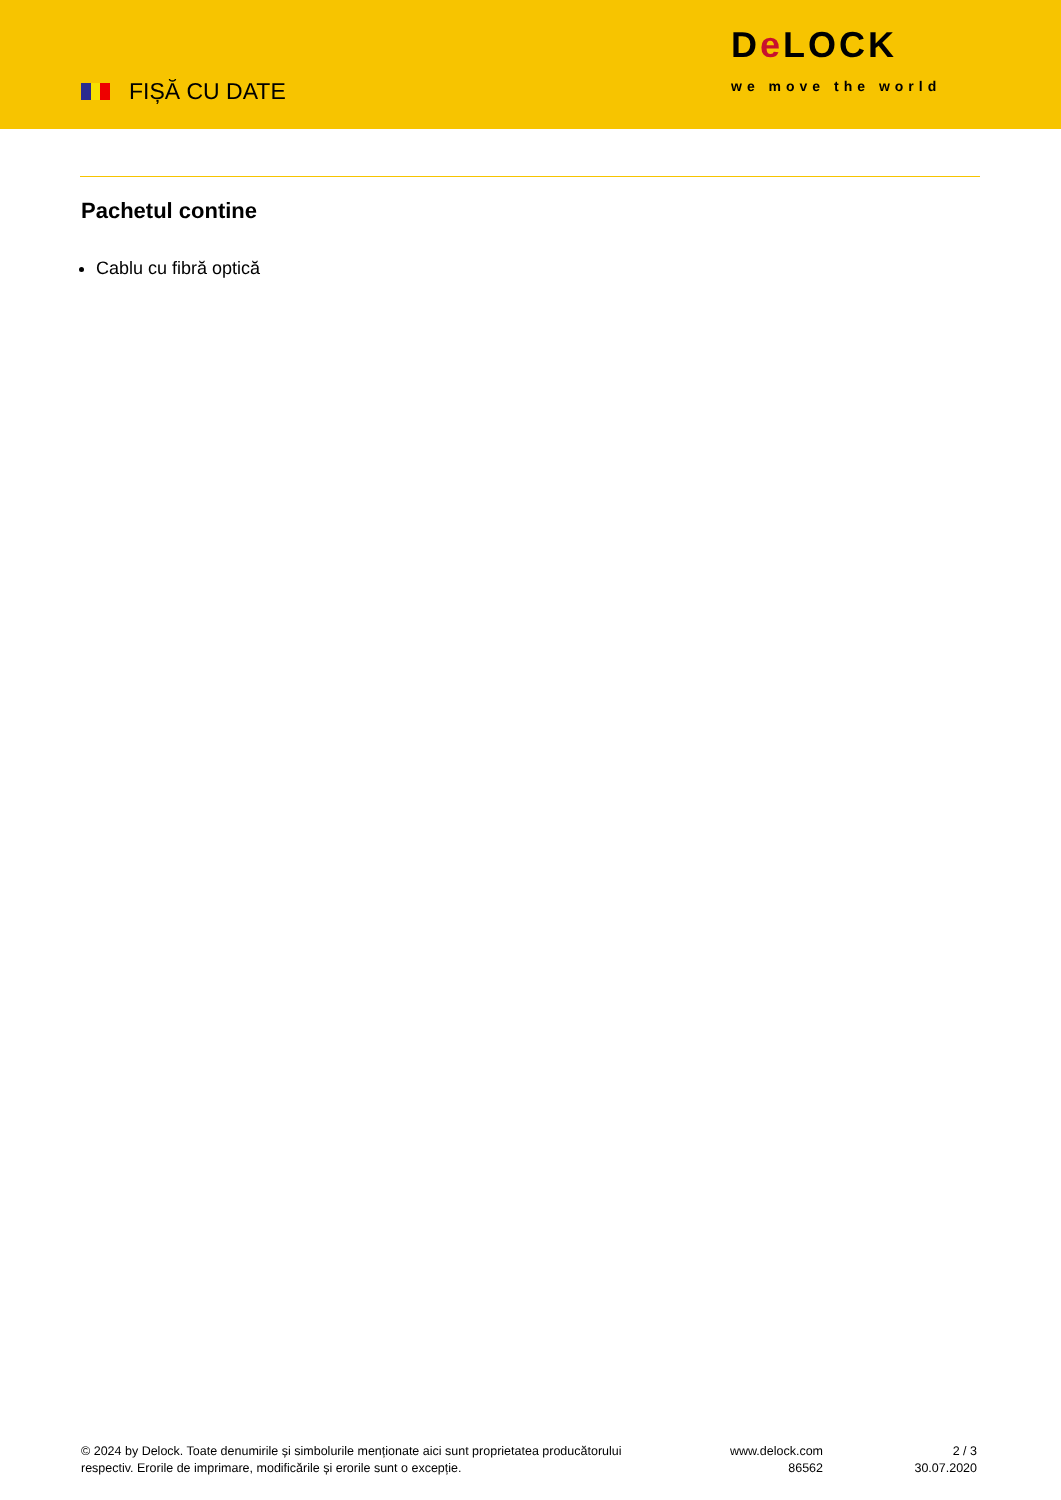FIȘĂ CU DATE
De LOCK
we move the world
Pachetul contine
Cablu cu fibră optică
© 2024 by Delock. Toate denumirile și simbolurile menționate aici sunt proprietatea producătorului respectiv. Erorile de imprimare, modificările și erorile sunt o excepție.
www.delock.com
86562
2 / 3
30.07.2020